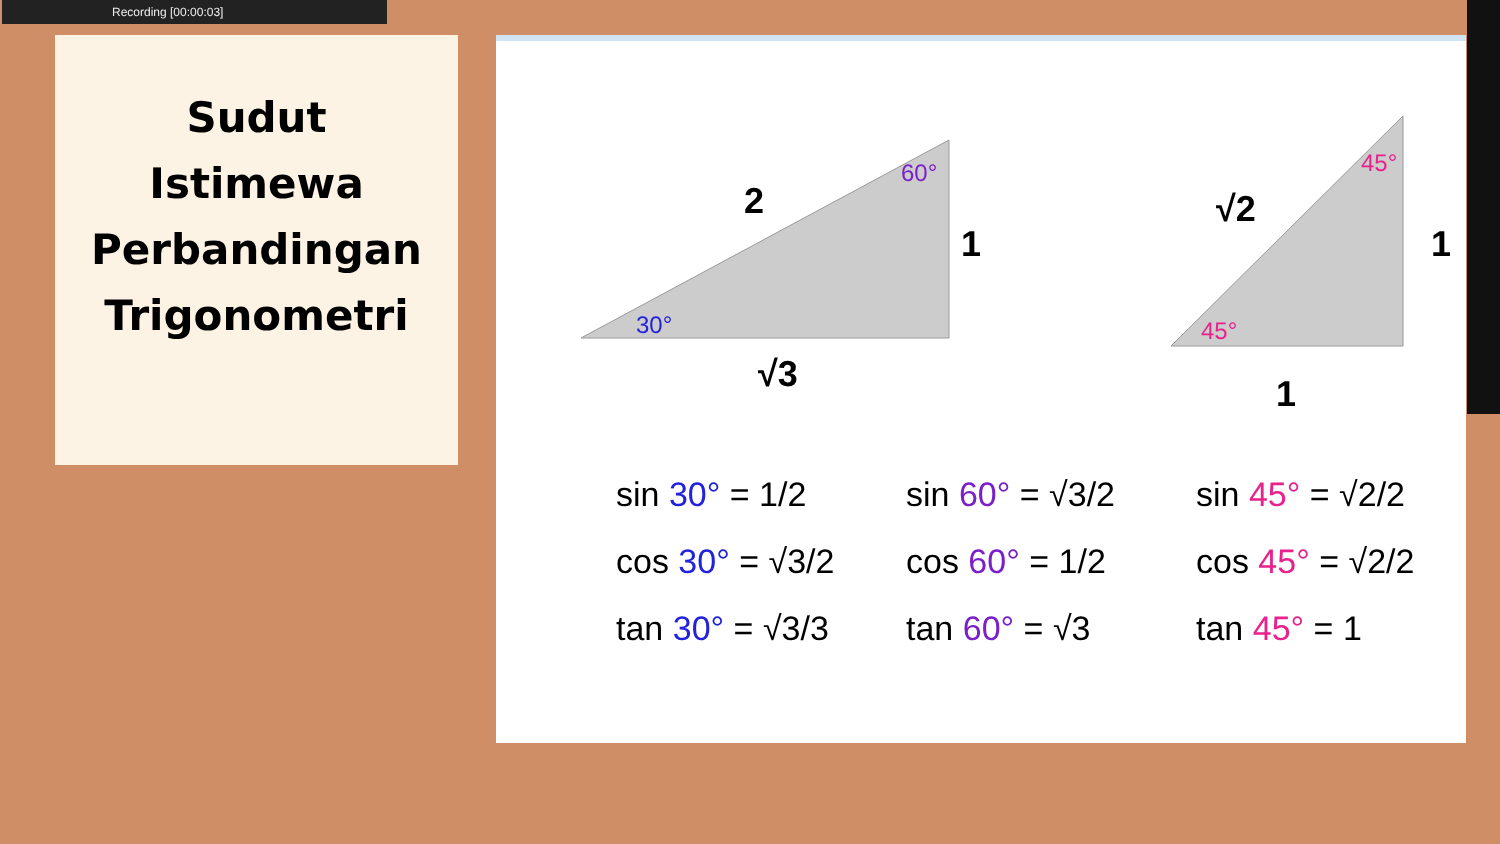Recording [00:00:03]
Sudut
Istimewa
Perbandingan
Trigonometri
2
1
√3
30°
60°
√2
1
1
45°
45°
| sin 30° = 1/2 | sin 60° = √3/2 | sin 45° = √2/2 |
| cos 30° = √3/2 | cos 60° = 1/2 | cos 45° = √2/2 |
| tan 30° = √3/3 | tan 60° = √3 | tan 45° = 1 |